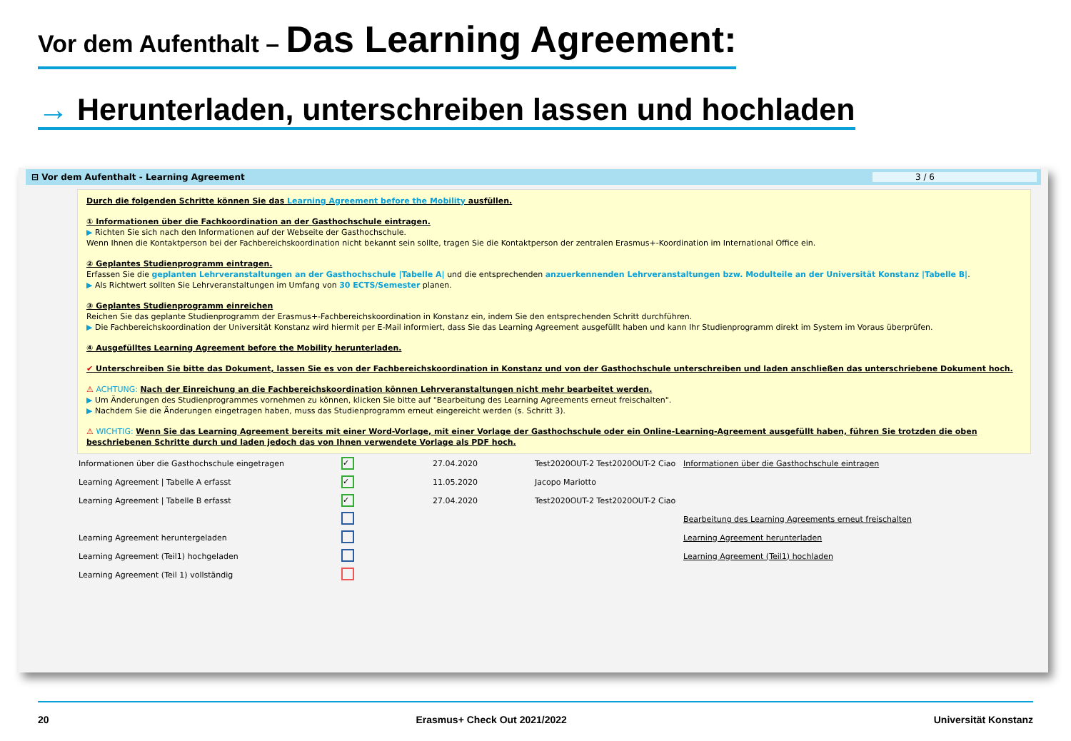Vor dem Aufenthalt – Das Learning Agreement:
→ Herunterladen, unterschreiben lassen und hochladen
⊟ Vor dem Aufenthalt - Learning Agreement 3 / 6
Durch die folgenden Schritte können Sie das Learning Agreement before the Mobility ausfüllen.
① Informationen über die Fachkoordination an der Gasthochschule eintragen.
▶ Richten Sie sich nach den Informationen auf der Webseite der Gasthochschule.
Wenn Ihnen die Kontaktperson bei der Fachbereichskoordination nicht bekannt sein sollte, tragen Sie die Kontaktperson der zentralen Erasmus+-Koordination im International Office ein.
② Geplantes Studienprogramm eintragen.
Erfassen Sie die geplanten Lehrveranstaltungen an der Gasthochschule |Tabelle A| und die entsprechenden anzuerkennenden Lehrveranstaltungen bzw. Modulteile an der Universität Konstanz |Tabelle B|.
▶ Als Richtwert sollten Sie Lehrveranstaltungen im Umfang von 30 ECTS/Semester planen.
③ Geplantes Studienprogramm einreichen
Reichen Sie das geplante Studienprogramm der Erasmus+-Fachbereichskoordination in Konstanz ein, indem Sie den entsprechenden Schritt durchführen.
▶ Die Fachbereichskoordination der Universität Konstanz wird hiermit per E-Mail informiert, dass Sie das Learning Agreement ausgefüllt haben und kann Ihr Studienprogramm direkt im System im Voraus überprüfen.
④ Ausgefülltes Learning Agreement before the Mobility herunterladen.
✔ Unterschreiben Sie bitte das Dokument, lassen Sie es von der Fachbereichskoordination in Konstanz und von der Gasthochschule unterschreiben und laden anschließen das unterschriebene Dokument hoch.
⚠ ACHTUNG: Nach der Einreichung an die Fachbereichskoordination können Lehrveranstaltungen nicht mehr bearbeitet werden.
▶ Um Änderungen des Studienprogrammes vornehmen zu können, klicken Sie bitte auf "Bearbeitung des Learning Agreements erneut freischalten".
▶ Nachdem Sie die Änderungen eingetragen haben, muss das Studienprogramm erneut eingereicht werden (s. Schritt 3).
⚠ WICHTIG: Wenn Sie das Learning Agreement bereits mit einer Word-Vorlage, mit einer Vorlage der Gasthochschule oder ein Online-Learning-Agreement ausgefüllt haben, führen Sie trotzden die oben beschriebenen Schritte durch und laden jedoch das von Ihnen verwendete Vorlage als PDF hoch.
| Informationen über die Gasthochschule eingetragen | ✓ | 27.04.2020 | Test2020OUT-2 Test2020OUT-2 Ciao | Informationen über die Gasthochschule eintragen |
| Learning Agreement / Tabelle A erfasst | ✓ | 11.05.2020 | Jacopo Mariotto | |
| Learning Agreement / Tabelle B erfasst | ✓ | 27.04.2020 | Test2020OUT-2 Test2020OUT-2 Ciao | |
| | | | | Bearbeitung des Learning Agreements erneut freischalten |
| Learning Agreement heruntergeladen | | | | Learning Agreement herunterladen |
| Learning Agreement (Teil1) hochgeladen | | | | Learning Agreement (Teil1) hochladen |
| Learning Agreement (Teil 1) vollständig | | | | |
20 Erasmus+ Check Out 2021/2022 Universität Konstanz